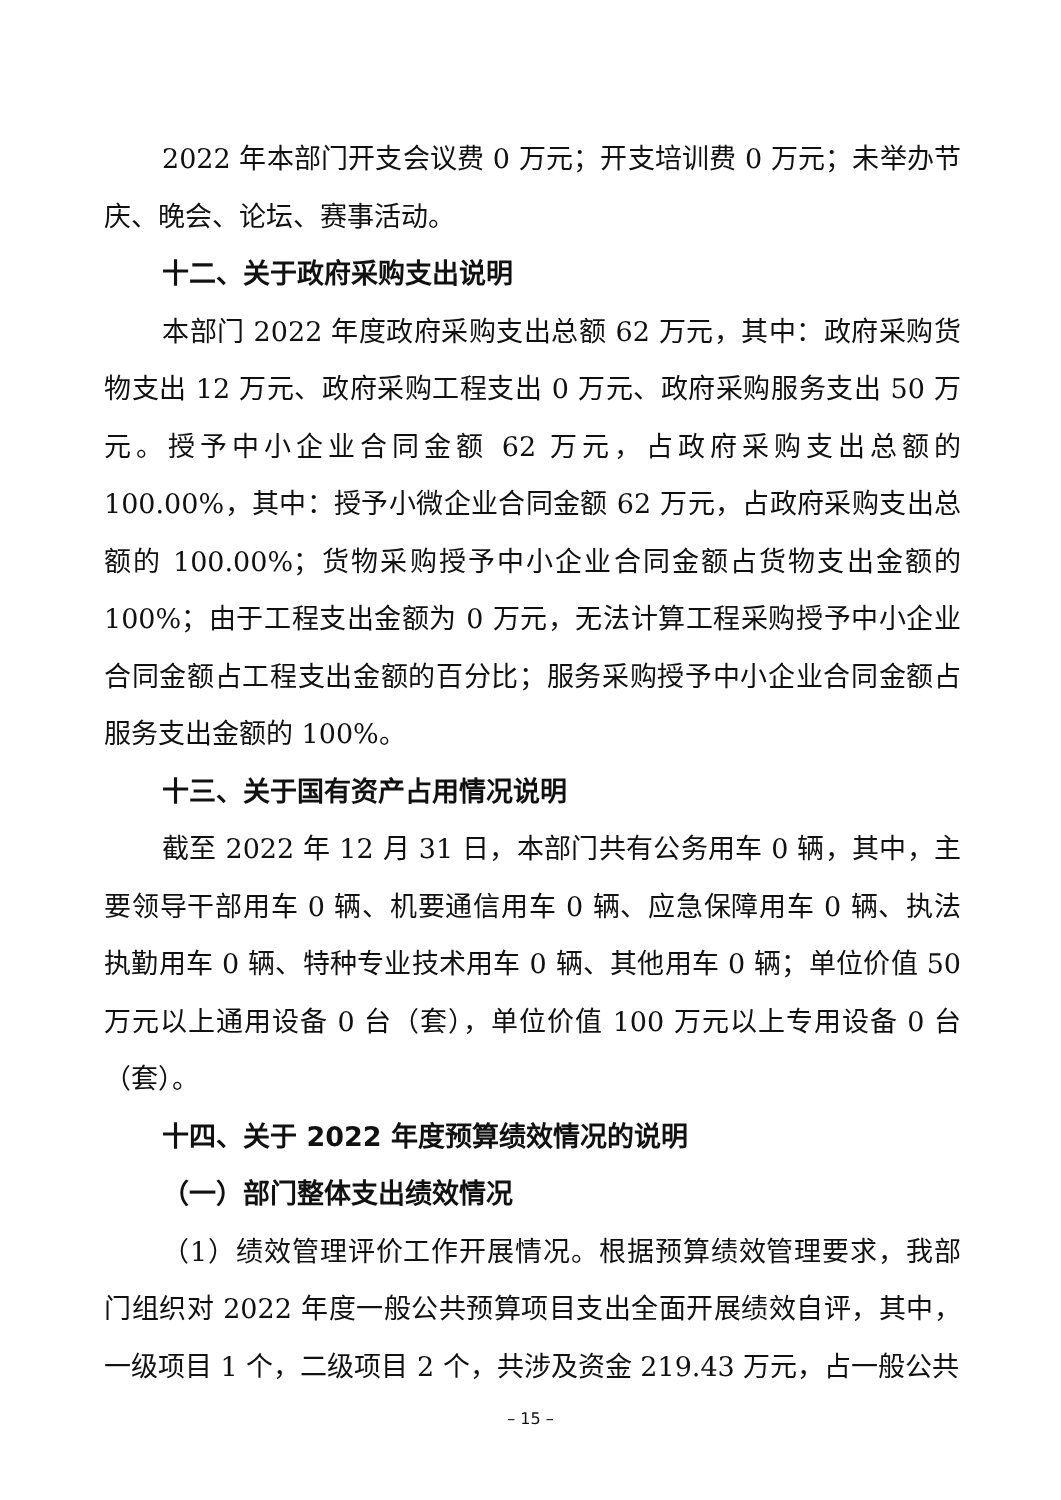2022 年本部门开支会议费 0 万元；开支培训费 0 万元；未举办节庆、晚会、论坛、赛事活动。
十二、关于政府采购支出说明
本部门 2022 年度政府采购支出总额 62 万元，其中：政府采购货物支出 12 万元、政府采购工程支出 0 万元、政府采购服务支出 50 万元。授予中小企业合同金额 62 万元，占政府采购支出总额的 100.00%，其中：授予小微企业合同金额 62 万元，占政府采购支出总额的 100.00%；货物采购授予中小企业合同金额占货物支出金额的 100%；由于工程支出金额为 0 万元，无法计算工程采购授予中小企业合同金额占工程支出金额的百分比；服务采购授予中小企业合同金额占服务支出金额的 100%。
十三、关于国有资产占用情况说明
截至 2022 年 12 月 31 日，本部门共有公务用车 0 辆，其中，主要领导干部用车 0 辆、机要通信用车 0 辆、应急保障用车 0 辆、执法执勤用车 0 辆、特种专业技术用车 0 辆、其他用车 0 辆；单位价值 50 万元以上通用设备 0 台（套），单位价值 100 万元以上专用设备 0 台（套）。
十四、关于 2022 年度预算绩效情况的说明
（一）部门整体支出绩效情况
（1）绩效管理评价工作开展情况。根据预算绩效管理要求，我部门组织对 2022 年度一般公共预算项目支出全面开展绩效自评，其中，一级项目 1 个，二级项目 2 个，共涉及资金 219.43 万元，占一般公共
– 15 –